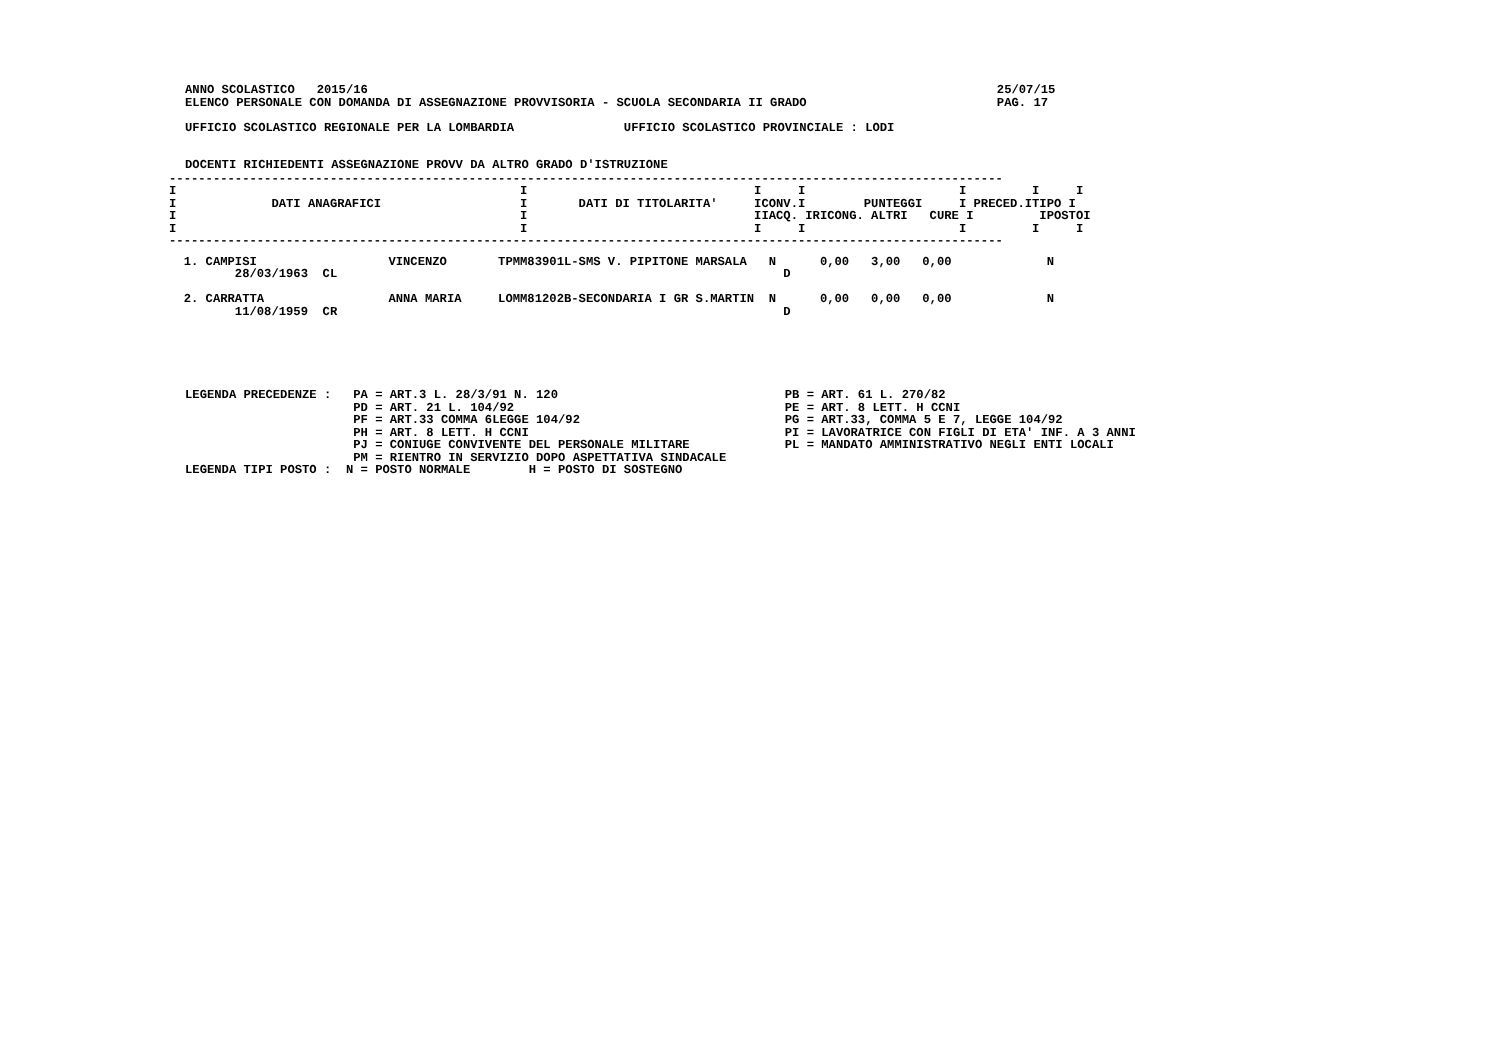ANNO SCOLASTICO   2015/16                                                                                      25/07/15
ELENCO PERSONALE CON DOMANDA DI ASSEGNAZIONE PROVVISORIA - SCUOLA SECONDARIA II GRADO                          PAG. 17

UFFICIO SCOLASTICO REGIONALE PER LA LOMBARDIA               UFFICIO SCOLASTICO PROVINCIALE : LODI


DOCENTI RICHIEDENTI ASSEGNAZIONE PROVV DA ALTRO GRADO D'ISTRUZIONE
| ------------------------------------------------------------------------------------------------------------------ I I I I I I I I DATI ANAGRAFICI I DATI DI TITOLARITA' ICONV.I PUNTEGGI I PRECED.ITIPO I I I IIACQ. IRICONG. ALTRI CURE I IPOSTOI I I I I I I I ------------------------------------------------------------------------------------------------------------------ |
| N. |
| --- |
| 1. CAMPISI VINCENZO TPMM83901L-SMS V. PIPITONE MARSALA N 0,00 3,00 0,00 N 28/03/1963 CL D 2. CARRATTA ANNA MARIA LOMM81202B-SECONDARIA I GR S.MARTIN N 0,00 0,00 0,00 N 11/08/1959 CR D |
LEGENDA PRECEDENZE :   PA = ART.3 L. 28/3/91 N. 120                               PB = ART. 61 L. 270/82
                       PD = ART. 21 L. 104/92                                     PE = ART. 8 LETT. H CCNI
                       PF = ART.33 COMMA 6LEGGE 104/92                            PG = ART.33, COMMA 5 E 7, LEGGE 104/92
                       PH = ART. 8 LETT. H CCNI                                   PI = LAVORATRICE CON FIGLI DI ETA' INF. A 3 ANNI
                       PJ = CONIUGE CONVIVENTE DEL PERSONALE MILITARE             PL = MANDATO AMMINISTRATIVO NEGLI ENTI LOCALI
                       PM = RIENTRO IN SERVIZIO DOPO ASPETTATIVA SINDACALE
LEGENDA TIPI POSTO :  N = POSTO NORMALE        H = POSTO DI SOSTEGNO